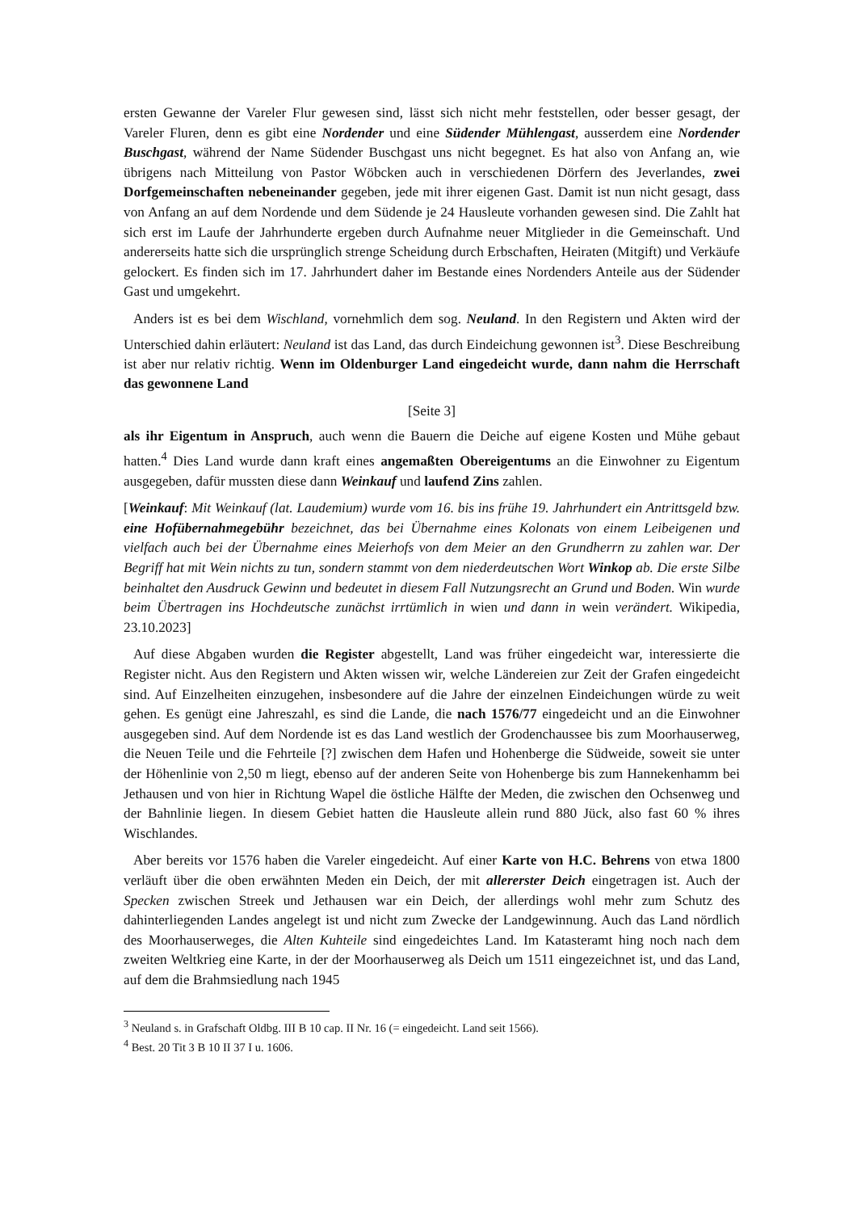ersten Gewanne der Vareler Flur gewesen sind, lässt sich nicht mehr feststellen, oder besser gesagt, der Vareler Fluren, denn es gibt eine Nordender und eine Südender Mühlengast, ausserdem eine Nordender Buschgast, während der Name Südender Buschgast uns nicht begegnet. Es hat also von Anfang an, wie übrigens nach Mitteilung von Pastor Wöbcken auch in verschiedenen Dörfern des Jeverlandes, zwei Dorfgemeinschaften nebeneinander gegeben, jede mit ihrer eigenen Gast. Damit ist nun nicht gesagt, dass von Anfang an auf dem Nordende und dem Südende je 24 Hausleute vorhanden gewesen sind. Die Zahlt hat sich erst im Laufe der Jahrhunderte ergeben durch Aufnahme neuer Mitglieder in die Gemeinschaft. Und andererseits hatte sich die ursprünglich strenge Scheidung durch Erbschaften, Heiraten (Mitgift) und Verkäufe gelockert. Es finden sich im 17. Jahrhundert daher im Bestande eines Nordenders Anteile aus der Südender Gast und umgekehrt.
Anders ist es bei dem Wischland, vornehmlich dem sog. Neuland. In den Registern und Akten wird der Unterschied dahin erläutert: Neuland ist das Land, das durch Eindeichung gewonnen ist<sup>3</sup>. Diese Beschreibung ist aber nur relativ richtig. Wenn im Oldenburger Land eingedeicht wurde, dann nahm die Herrschaft das gewonnene Land
[Seite 3]
als ihr Eigentum in Anspruch, auch wenn die Bauern die Deiche auf eigene Kosten und Mühe gebaut hatten.<sup>4</sup> Dies Land wurde dann kraft eines angemaßten Obereigentums an die Einwohner zu Eigentum ausgegeben, dafür mussten diese dann Weinkauf und laufend Zins zahlen.
[Weinkauf: Mit Weinkauf (lat. Laudemium) wurde vom 16. bis ins frühe 19. Jahrhundert ein Antrittsgeld bzw. eine Hofübernahmegebühr bezeichnet, das bei Übernahme eines Kolonats von einem Leibeigenen und vielfach auch bei der Übernahme eines Meierhofs von dem Meier an den Grundherrn zu zahlen war. Der Begriff hat mit Wein nichts zu tun, sondern stammt von dem niederdeutschen Wort Winkop ab. Die erste Silbe beinhaltet den Ausdruck Gewinn und bedeutet in diesem Fall Nutzungsrecht an Grund und Boden. Win wurde beim Übertragen ins Hochdeutsche zunächst irrtümlich in wien und dann in wein verändert. Wikipedia, 23.10.2023]
Auf diese Abgaben wurden die Register abgestellt, Land was früher eingedeicht war, interessierte die Register nicht. Aus den Registern und Akten wissen wir, welche Ländereien zur Zeit der Grafen eingedeicht sind. Auf Einzelheiten einzugehen, insbesondere auf die Jahre der einzelnen Eindeichungen würde zu weit gehen. Es genügt eine Jahreszahl, es sind die Lande, die nach 1576/77 eingedeicht und an die Einwohner ausgegeben sind. Auf dem Nordende ist es das Land westlich der Grodenchaussee bis zum Moorhauserweg, die Neuen Teile und die Fehrteile [?] zwischen dem Hafen und Hohenberge die Südweide, soweit sie unter der Höhenlinie von 2,50 m liegt, ebenso auf der anderen Seite von Hohenberge bis zum Hannekenhamm bei Jethausen und von hier in Richtung Wapel die östliche Hälfte der Meden, die zwischen den Ochsenweg und der Bahnlinie liegen. In diesem Gebiet hatten die Hausleute allein rund 880 Jück, also fast 60 % ihres Wischlandes.
Aber bereits vor 1576 haben die Vareler eingedeicht. Auf einer Karte von H.C. Behrens von etwa 1800 verläuft über die oben erwähnten Meden ein Deich, der mit allererster Deich eingetragen ist. Auch der Specken zwischen Streek und Jethausen war ein Deich, der allerdings wohl mehr zum Schutz des dahinterliegenden Landes angelegt ist und nicht zum Zwecke der Landgewinnung. Auch das Land nördlich des Moorhauserweges, die Alten Kuhteile sind eingedeichtes Land. Im Katasteramt hing noch nach dem zweiten Weltkrieg eine Karte, in der der Moorhauserweg als Deich um 1511 eingezeichnet ist, und das Land, auf dem die Brahmsiedlung nach 1945
<sup>3</sup> Neuland s. in Grafschaft Oldbg. III B 10 cap. II Nr. 16 (= eingedeicht. Land seit 1566).
<sup>4</sup> Best. 20 Tit 3 B 10 II 37 I u. 1606.